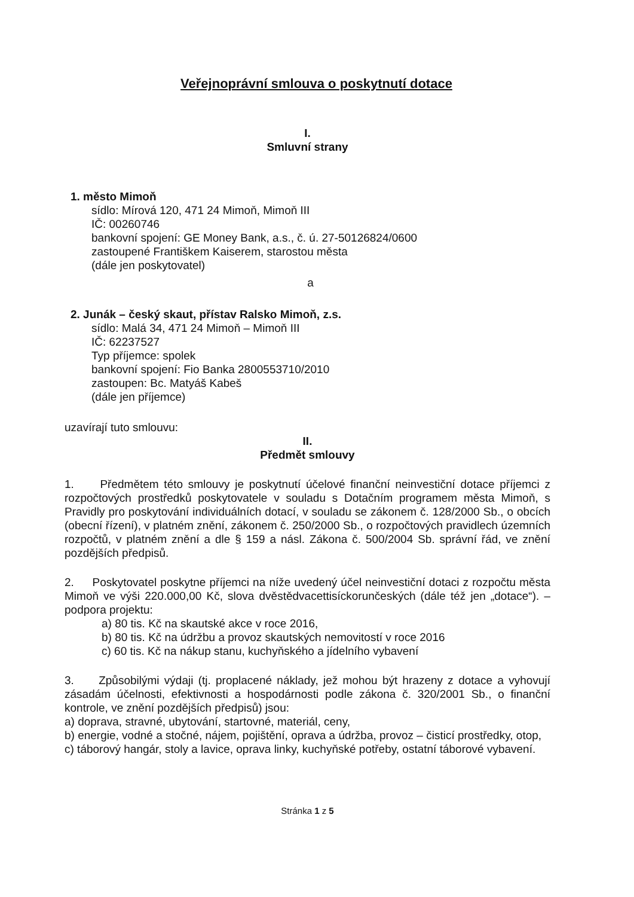Veřejnoprávní smlouva o poskytnutí dotace
I.
Smluvní strany
1. město Mimoň
sídlo: Mírová 120, 471 24 Mimoň, Mimoň III
IČ: 00260746
bankovní spojení: GE Money Bank, a.s., č. ú. 27-50126824/0600
zastoupené Františkem Kaiserem, starostou města
(dále jen poskytovatel)
a
2. Junák – český skaut, přístav Ralsko Mimoň, z.s.
sídlo: Malá 34, 471 24 Mimoň – Mimoň III
IČ: 62237527
Typ příjemce: spolek
bankovní spojení: Fio Banka 2800553710/2010
zastoupen: Bc. Matyáš Kabeš
(dále jen příjemce)
uzavírají tuto smlouvu:
II.
Předmět smlouvy
1. Předmětem této smlouvy je poskytnutí účelové finanční neinvestiční dotace příjemci z rozpočtových prostředků poskytovatele v souladu s Dotačním programem města Mimoň, s Pravidly pro poskytování individuálních dotací, v souladu se zákonem č. 128/2000 Sb., o obcích (obecní řízení), v platném znění, zákonem č. 250/2000 Sb., o rozpočtových pravidlech územních rozpočtů, v platném znění a dle § 159 a násl. Zákona č. 500/2004 Sb. správní řád, ve znění pozdějších předpisů.
2. Poskytovatel poskytne příjemci na níže uvedený účel neinvestiční dotaci z rozpočtu města Mimoň ve výši 220.000,00 Kč, slova dvěstědvacettisíckorunčeských (dále též jen „dotace“). – podpora projektu:
a) 80 tis. Kč na skautské akce v roce 2016,
b) 80 tis. Kč na údržbu a provoz skautských nemovitostí v roce 2016
c) 60 tis. Kč na nákup stanu, kuchyňského a jídelního vybavení
3. Způsobilými výdaji (tj. proplacené náklady, jež mohou být hrazeny z dotace a vyhovují zásadám účelnosti, efektivnosti a hospodárnosti podle zákona č. 320/2001 Sb., o finanční kontrole, ve znění pozdějších předpisů) jsou:
a) doprava, stravné, ubytování, startovné, materiál, ceny,
b) energie, vodné a stočné, nájem, pojištění, oprava a údržba, provoz – čisticí prostředky, otop,
c) táborový hangár, stoly a lavice, oprava linky, kuchyňské potřeby, ostatní táborové vybavení.
Stránka 1 z 5